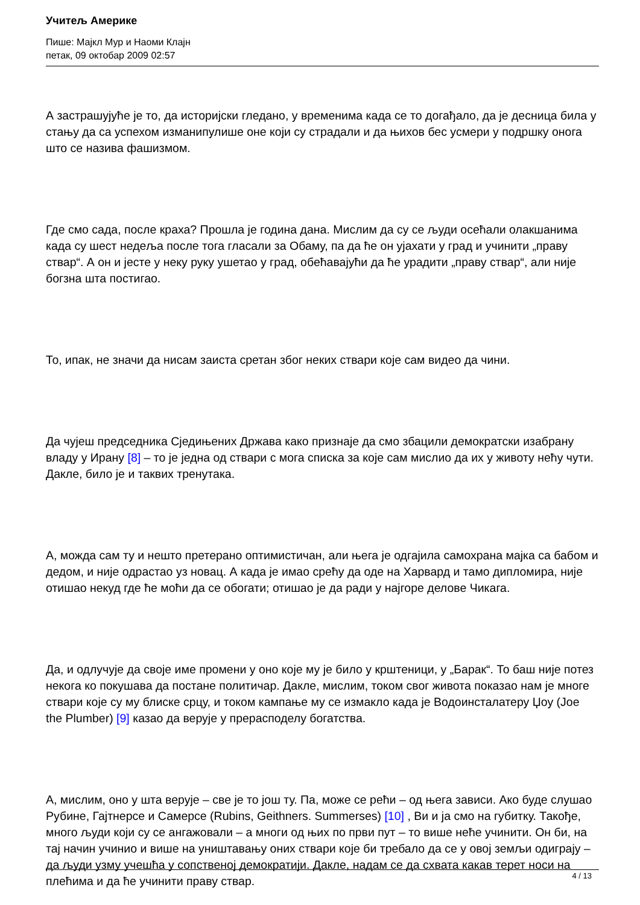Учитељ Америке
Пише: Мајкл Мур и Наоми Клајн
петак, 09 октобар 2009 02:57
А застрашујуће је то, да историјски гледано, у временима када се то догађало, да је десница била у стању да са успехом изманипулише оне који су страдали и да њихов бес усмери у подршку онога што се назива фашизмом.
Где смо сада, после краха? Прошла је година дана. Мислим да су се људи осећали олакшанима када су шест недеља после тога гласали за Обаму, па да ће он ујахати у град и учинити „праву ствар“. А он и јесте у неку руку ушетао у град, обећавајући да ће урадити „праву ствар“, али није богзна шта постигао.
То, ипак, не значи да нисам заиста сретан због неких ствари које сам видео да чини.
Да чујеш председника Сједињених Држава како признаје да смо збацили демократски изабрану владу у Ирану [8] – то је једна од ствари с мога списка за које сам мислио да их у животу нећу чути. Дакле, било је и таквих тренутака.
А, можда сам ту и нешто претерано оптимистичан, али њега је одгајила самохрана мајка са бабом и дедом, и није одрастао уз новац. А када је имао срећу да оде на Харвард и тамо дипломира, није отишао некуд где ће моћи да се обогати; отишао је да ради у најгоре делове Чикага.
Да, и одлучује да своје име промени у оно које му је било у крштеници, у „Барак“. То баш није потез некога ко покушава да постане политичар. Дакле, мислим, током свог живота показао нам је многе ствари које су му блиске срцу, и током кампање му се измакло када је Водоинсталатеру Џоу (Joe the Plumber) [9] казао да верује у прерасподелу богатства.
А, мислим, оно у шта верује – све је то још ту. Па, може се рећи – од њега зависи. Ако буде слушао Рубине, Гајтнерсе и Самерсе (Rubins, Geithners. Summerses) [10] , Ви и ја смо на губитку. Такође, много људи који су се ангажовали – а многи од њих по први пут – то више неће учинити. Он би, на тај начин учинио и више на уништавању оних ствари које би требало да се у овој земљи одиграју – да људи узму учешћа у сопственој демократији. Дакле, надам се да схвата какав терет носи на плећима и да ће учинити праву ствар.
4 / 13